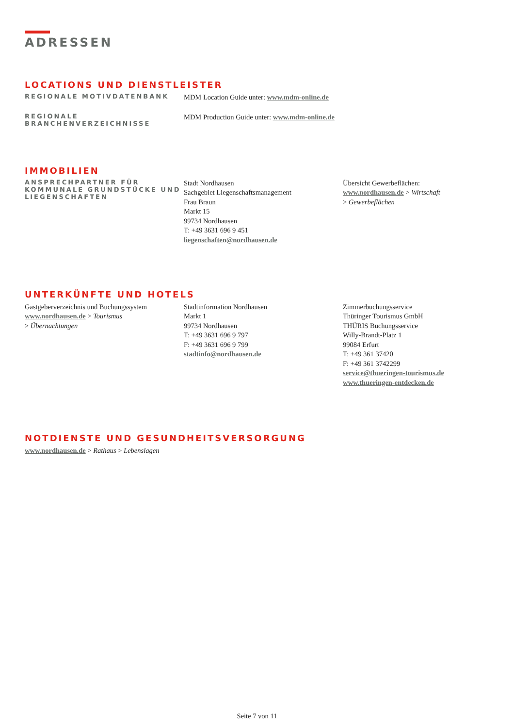ADRESSEN
LOCATIONS UND DIENSTLEISTER
REGIONALE MOTIVDATENBANK
MDM Location Guide unter: www.mdm-online.de
REGIONALE
BRANCHENVERZEICHNISSE
MDM Production Guide unter: www.mdm-online.de
IMMOBILIEN
ANSPRECHPARTNER FÜR KOMMUNALE GRUNDSTÜCKE UND LIEGENSCHAFTEN
Stadt Nordhausen
Sachgebiet Liegenschaftsmanagement
Frau Braun
Markt 15
99734 Nordhausen
T: +49 3631 696 9 451
liegenschaften@nordhausen.de
Übersicht Gewerbeflächen:
www.nordhausen.de > Wirtschaft
> Gewerbeflächen
UNTERKÜNFTE UND HOTELS
Gastgeberverzeichnis und Buchungssystem
www.nordhausen.de > Tourismus
> Übernachtungen
Stadtinformation Nordhausen
Markt 1
99734 Nordhausen
T: +49 3631 696 9 797
F: +49 3631 696 9 799
stadtinfo@nordhausen.de
Zimmerbuchungsservice
Thüringer Tourismus GmbH
THÜRIS Buchungsservice
Willy-Brandt-Platz 1
99084 Erfurt
T: +49 361 37420
F: +49 361 3742299
service@thueringen-tourismus.de
www.thueringen-entdecken.de
NOTDIENSTE UND GESUNDHEITSVERSORGUNG
www.nordhausen.de > Rathaus > Lebenslagen
Seite 7 von 11